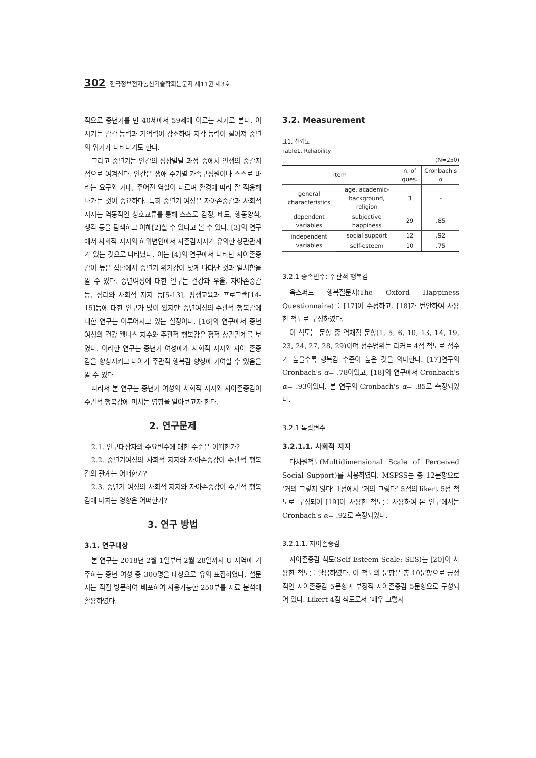302 한국정보전자통신기술학회논문지 제11권 제3호
적으로 중년기를 만 40세에서 59세에 이르는 시기로 본다. 이 시기는 감각 능력과 기억력이 감소하여 지각 능력이 떨어져 중년의 위기가 나타나기도 한다.
그리고 중년기는 인간의 성장발달 과정 중에서 인생의 중간지점으로 여겨진다. 인간은 생애 주기별 가족구성원이나 스스로 바라는 요구와 기대, 주어진 역할이 다르며 환경에 따라 잘 적응해 나가는 것이 중요하다. 특히 중년기 여성은 자아존중감과 사회적 지지는 역동적인 상호교류를 통해 스스로 감정, 태도, 행동양식, 생각 등을 탐색하고 이해[2]할 수 있다고 볼 수 있다. [3]의 연구에서 사회적 지지의 하위변인에서 자존감지지가 유의한 상관관계가 있는 것으로 나타났다. 이는 [4]의 연구에서 나타난 자아존중감이 높은 집단에서 중년기 위기감이 낮게 나타난 것과 일치함을 알 수 있다. 중년여성에 대한 연구는 건강과 우울, 자아존중감 등, 심리와 사회적 지지 등[5-13], 평생교육과 프로그램[14-15]등에 대한 연구가 많이 있지만 중년여성의 주관적 행복감에 대한 연구는 이루어지고 있는 실정이다. [16]의 연구에서 중년여성의 건강 웰니스 지수와 주관적 행복감은 정적 상관관계를 보였다. 이러한 연구는 중년기 여성에게 사회적 지지와 자아 존중감을 향상시키고 나아가 주관적 행복감 향상에 기여할 수 있음을 알 수 있다.
따라서 본 연구는 중년기 여성의 사회적 지지와 자아존중감이 주관적 행복감에 미치는 영향을 알아보고자 한다.
2. 연구문제
2.1. 연구대상자의 주요변수에 대한 수준은 어떠한가?
2.2. 중년기여성의 사회적 지지와 자아존중감이 주관적 행복감의 관계는 어떠한가?
2.3. 중년기 여성의 사회적 지지와 자아존중감이 주관적 행복감에 미치는 영향은 어떠한가?
3. 연구 방법
3.1. 연구대상
본 연구는 2018년 2월 1일부터 2월 28일까지 U 지역에 거주하는 중년 여성 중 300명을 대상으로 유의 표집하였다. 설문지는 직접 방문하여 배포하여 사용가능한 250부를 자료 분석에 활용하였다.
3.2. Measurement
표1. 신뢰도
Table1. Reliability
(N=250)
| Item | | n. of ques. | Cronbach's α |
| --- | --- | --- | --- |
| general characteristics | age, academic-background, religion | 3 | - |
| dependent variables | subjective happiness | 29 | .85 |
| independent variables | social support | 12 | .92 |
| | self-esteem | 10 | .75 |
3.2.1 종속변수: 주관적 행복감
옥스퍼드 행복질문지(The Oxford Happiness Questionnaire)를 [17]이 수정하고, [18]가 번안하여 사용한 척도로 구성하였다.
이 척도는 문항 중 역채점 문항(1, 5, 6, 10, 13, 14, 19, 23, 24, 27, 28, 29)이며 점수범위는 리커트 4점 척도로 점수가 높을수록 행복감 수준이 높은 것을 의미한다. [17]연구의 Cronbach's α= .78이었고, [18]의 연구에서 Cronbach's α= .93이었다. 본 연구의 Cronbach's α= .85로 측정되었다.
3.2.1 독립변수
3.2.1.1. 사회적 지지
다차원척도(Multidimensional Scale of Perceived Social Support)를 사용하였다. MSPSS는 총 12문항으로 ‘거의 그렇지 않다’ 1점에서 ‘거의 그렇다’ 5점의 likert 5점 척도로 구성되어 [19]이 사용한 척도를 사용하여 본 연구에서는 Cronbach's α= .92로 측정되었다.
3.2.1.1. 자아존중감
자아존중감 척도(Self Esteem Scale: SES)는 [20]이 사용한 척도를 활용하였다. 이 척도의 문항은 총 10문항으로 긍정적인 자아존중감 5문항과 부정적 자아존중감 5문항으로 구성되어 있다. Likert 4점 척도로서 ‘매우 그렇지